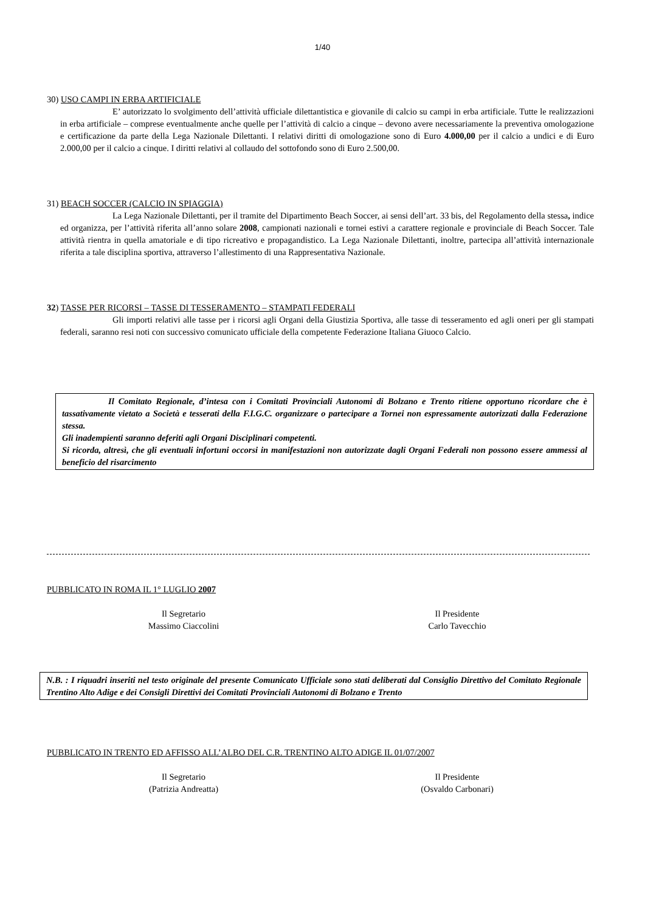1/40
30) USO CAMPI IN ERBA ARTIFICIALE
E’ autorizzato lo svolgimento dell’attività ufficiale dilettantistica e giovanile di calcio su campi in erba artificiale. Tutte le realizzazioni in erba artificiale – comprese eventualmente anche quelle per l’attività di calcio a cinque – devono avere necessariamente la preventiva omologazione e certificazione da parte della Lega Nazionale Dilettanti. I relativi diritti di omologazione sono di Euro 4.000,00 per il calcio a undici e di Euro 2.000,00 per il calcio a cinque. I diritti relativi al collaudo del sottofondo sono di Euro 2.500,00.
31) BEACH SOCCER (CALCIO IN SPIAGGIA)
La Lega Nazionale Dilettanti, per il tramite del Dipartimento Beach Soccer, ai sensi dell’art. 33 bis, del Regolamento della stessa, indice ed organizza, per l’attività riferita all’anno solare 2008, campionati nazionali e tornei estivi a carattere regionale e provinciale di Beach Soccer. Tale attività rientra in quella amatoriale e di tipo ricreativo e propagandistico. La Lega Nazionale Dilettanti, inoltre, partecipa all’attività internazionale riferita a tale disciplina sportiva, attraverso l’allestimento di una Rappresentativa Nazionale.
32) TASSE PER RICORSI – TASSE DI TESSERAMENTO – STAMPATI FEDERALI
Gli importi relativi alle tasse per i ricorsi agli Organi della Giustizia Sportiva, alle tasse di tesseramento ed agli oneri per gli stampati federali, saranno resi noti con successivo comunicato ufficiale della competente Federazione Italiana Giuoco Calcio.
Il Comitato Regionale, d’intesa con i Comitati Provinciali Autonomi di Bolzano e Trento ritiene opportuno ricordare che è tassativamente vietato a Società e tesserati della F.I.G.C. organizzare o partecipare a Tornei non espressamente autorizzati dalla Federazione stessa.
Gli inadempienti saranno deferiti agli Organi Disciplinari competenti.
Si ricorda, altresì, che gli eventuali infortuni occorsi in manifestazioni non autorizzate dagli Organi Federali non possono essere ammessi al beneficio del risarcimento
PUBBLICATO IN ROMA IL 1° LUGLIO 2007
Il Segretario
Massimo Ciaccolini
Il Presidente
Carlo Tavecchio
N.B. : I riquadri inseriti nel testo originale del presente Comunicato Ufficiale sono stati deliberati dal Consiglio Direttivo del Comitato Regionale Trentino Alto Adige e dei Consigli Direttivi dei Comitati Provinciali Autonomi di Bolzano e Trento
PUBBLICATO IN TRENTO ED AFFISSO ALL’ALBO DEL C.R. TRENTINO ALTO ADIGE IL 01/07/2007
Il Segretario
(Patrizia Andreatta)
Il Presidente
(Osvaldo Carbonari)